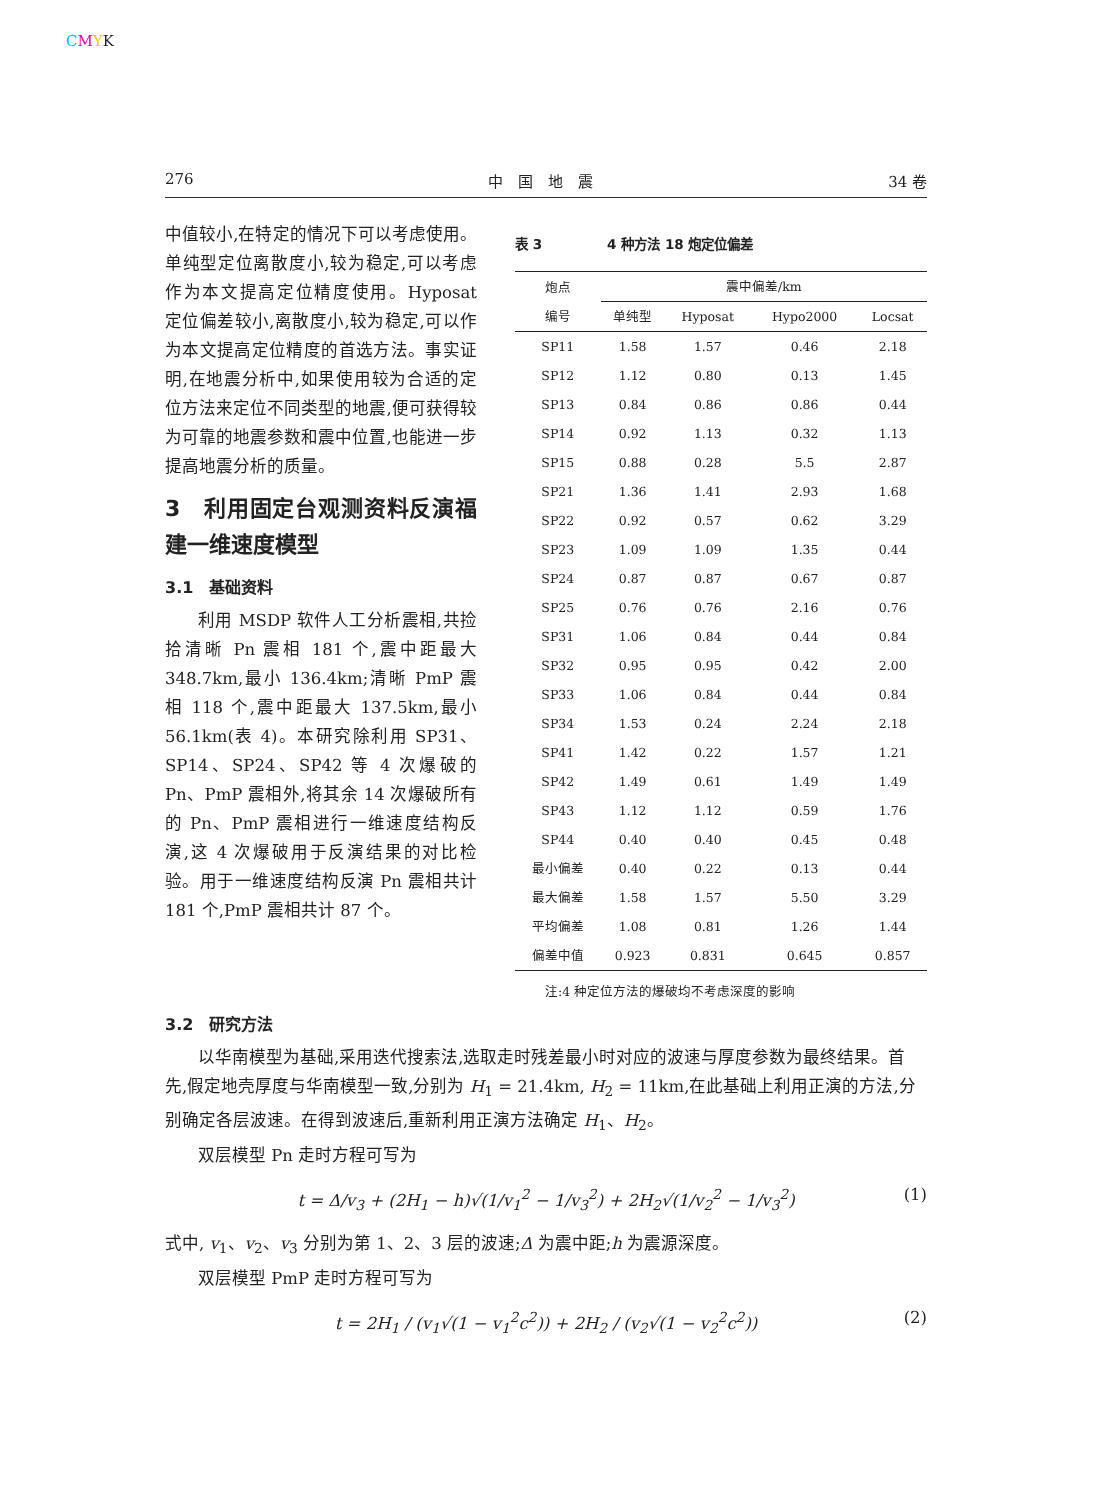CMYK
276 中　国　地　震 34 卷
中值较小,在特定的情况下可以考虑使用。单纯型定位离散度小,较为稳定,可以考虑作为本文提高定位精度使用。Hyposat 定位偏差较小,离散度小,较为稳定,可以作为本文提高定位精度的首选方法。事实证明,在地震分析中,如果使用较为合适的定位方法来定位不同类型的地震,便可获得较为可靠的地震参数和震中位置,也能进一步提高地震分析的质量。
3　利用固定台观测资料反演福建一维速度模型
3.1　基础资料
利用 MSDP 软件人工分析震相,共捡拾清晰 Pn 震相 181 个,震中距最大 348.7km,最小 136.4km;清晰 PmP 震相 118 个,震中距最大 137.5km,最小 56.1km(表 4)。本研究除利用 SP31、SP14、SP24、SP42 等 4 次爆破的 Pn、PmP 震相外,将其余 14 次爆破所有的 Pn、PmP 震相进行一维速度结构反演,这 4 次爆破用于反演结果的对比检验。用于一维速度结构反演 Pn 震相共计 181 个,PmP 震相共计 87 个。
表 3　　　　　4 种方法 18 炮定位偏差
| 炮点 编号 | 震中偏差/km | | | |
| --- | --- | --- | --- | --- |
| | 单纯型 | Hyposat | Hypo2000 | Locsat |
| SP11 | 1.58 | 1.57 | 0.46 | 2.18 |
| SP12 | 1.12 | 0.80 | 0.13 | 1.45 |
| SP13 | 0.84 | 0.86 | 0.86 | 0.44 |
| SP14 | 0.92 | 1.13 | 0.32 | 1.13 |
| SP15 | 0.88 | 0.28 | 5.5 | 2.87 |
| SP21 | 1.36 | 1.41 | 2.93 | 1.68 |
| SP22 | 0.92 | 0.57 | 0.62 | 3.29 |
| SP23 | 1.09 | 1.09 | 1.35 | 0.44 |
| SP24 | 0.87 | 0.87 | 0.67 | 0.87 |
| SP25 | 0.76 | 0.76 | 2.16 | 0.76 |
| SP31 | 1.06 | 0.84 | 0.44 | 0.84 |
| SP32 | 0.95 | 0.95 | 0.42 | 2.00 |
| SP33 | 1.06 | 0.84 | 0.44 | 0.84 |
| SP34 | 1.53 | 0.24 | 2.24 | 2.18 |
| SP41 | 1.42 | 0.22 | 1.57 | 1.21 |
| SP42 | 1.49 | 0.61 | 1.49 | 1.49 |
| SP43 | 1.12 | 1.12 | 0.59 | 1.76 |
| SP44 | 0.40 | 0.40 | 0.45 | 0.48 |
| 最小偏差 | 0.40 | 0.22 | 0.13 | 0.44 |
| 最大偏差 | 1.58 | 1.57 | 5.50 | 3.29 |
| 平均偏差 | 1.08 | 0.81 | 1.26 | 1.44 |
| 偏差中值 | 0.923 | 0.831 | 0.645 | 0.857 |
注:4 种定位方法的爆破均不考虑深度的影响
3.2　研究方法
以华南模型为基础,采用迭代搜索法,选取走时残差最小时对应的波速与厚度参数为最终结果。首先,假定地壳厚度与华南模型一致,分别为 H<sub>1</sub> = 21.4km, H<sub>2</sub> = 11km,在此基础上利用正演的方法,分别确定各层波速。在得到波速后,重新利用正演方法确定 H<sub>1</sub>、H<sub>2</sub>。
双层模型 Pn 走时方程可写为
t = Δ/v<sub>3</sub> + (2H<sub>1</sub> − h)√(1/v<sub>1</sub><sup>2</sup> − 1/v<sub>3</sub><sup>2</sup>) + 2H<sub>2</sub>√(1/v<sub>2</sub><sup>2</sup> − 1/v<sub>3</sub><sup>2</sup>) (1)
式中, v<sub>1</sub>、v<sub>2</sub>、v<sub>3</sub> 分别为第 1、2、3 层的波速;Δ 为震中距;h 为震源深度。
双层模型 PmP 走时方程可写为
t = 2H<sub>1</sub> / (v<sub>1</sub>√(1 − v<sub>1</sub><sup>2</sup>c<sup>2</sup>)) + 2H<sub>2</sub> / (v<sub>2</sub>√(1 − v<sub>2</sub><sup>2</sup>c<sup>2</sup>)) (2)